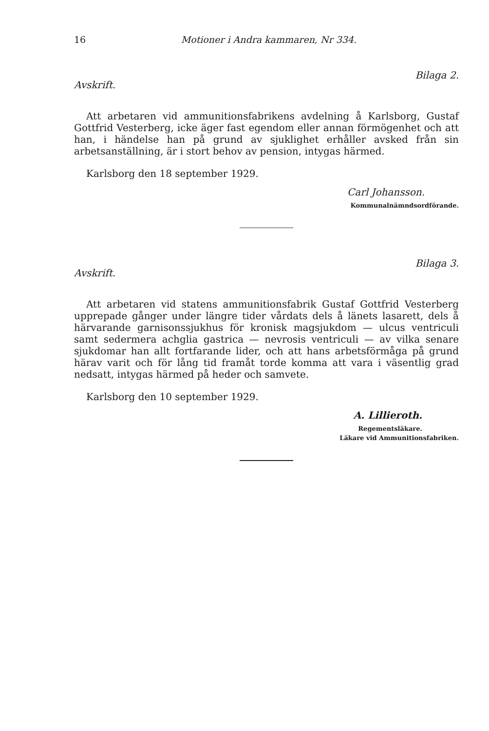16 Motioner i Andra kammaren, Nr 334.
Avskrift. Bilaga 2.
Att arbetaren vid ammunitionsfabrikens avdelning å Karlsborg, Gustaf Gottfrid Vesterberg, icke äger fast egendom eller annan förmögenhet och att han, i händelse han på grund av sjuklighet erhåller avsked från sin arbetsanställning, är i stort behov av pension, intygas härmed.
Karlsborg den 18 september 1929.
Carl Johansson.
Kommunalnämndsordförande.
Avskrift. Bilaga 3.
Att arbetaren vid statens ammunitionsfabrik Gustaf Gottfrid Vesterberg upprepade gånger under längre tider vårdats dels å länets lasarett, dels å härvarande garnisonssjukhus för kronisk magsjukdom — ulcus ventriculi samt sedermera achglia gastrica — nevrosis ventriculi — av vilka senare sjukdomar han allt fortfarande lider, och att hans arbetsförmåga på grund härav varit och för lång tid framåt torde komma att vara i väsentlig grad nedsatt, intygas härmed på heder och samvete.
Karlsborg den 10 september 1929.
A. Lillieroth.
Regementsläkare.
Läkare vid Ammunitionsfabriken.